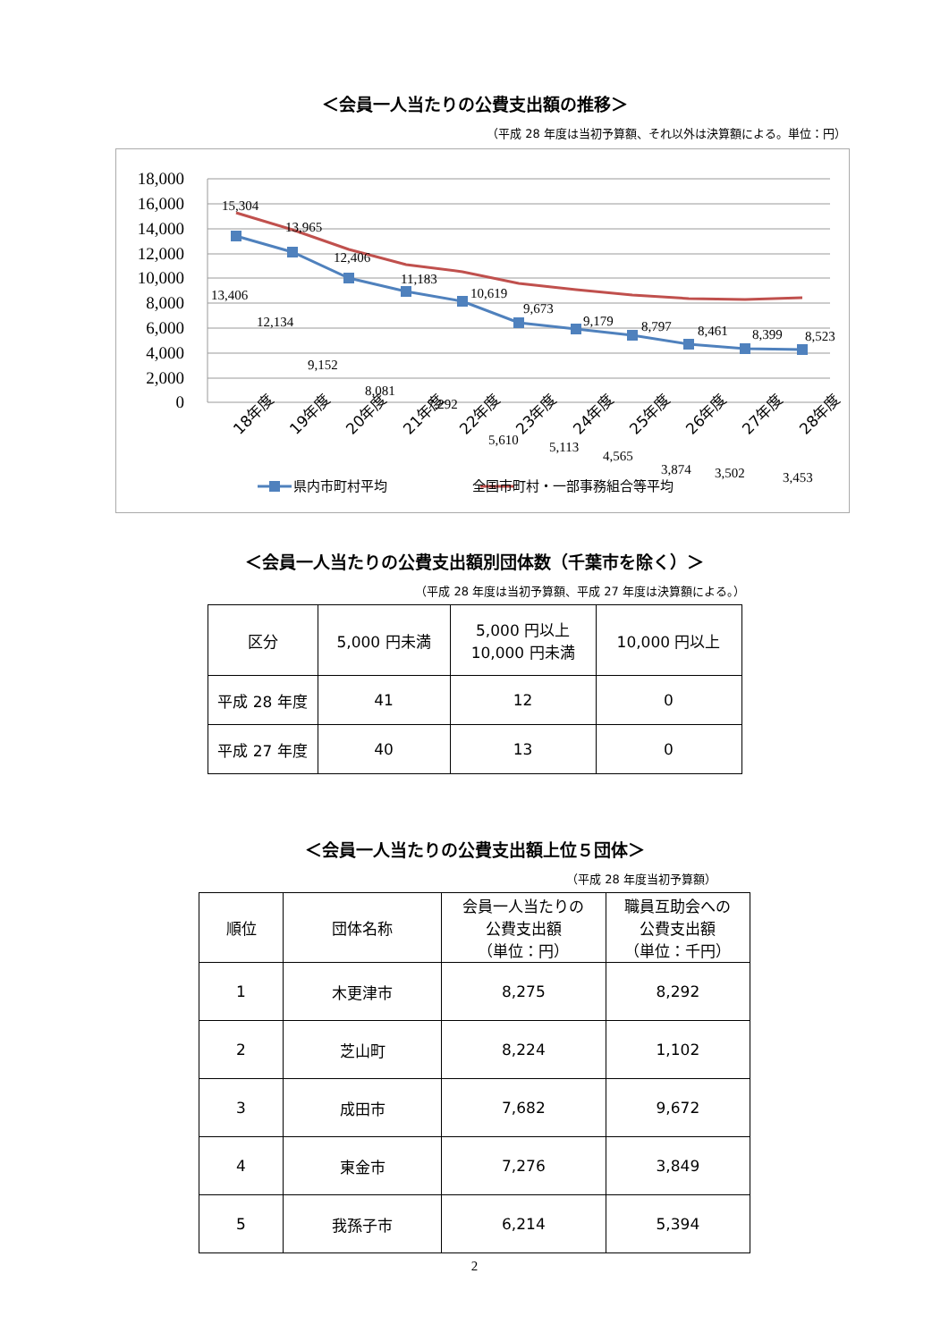＜会員一人当たりの公費支出額の推移＞
（平成 28 年度は当初予算額、それ以外は決算額による。単位：円）
18,000
16,000
14,000
12,000
10,000
8,000
6,000
4,000
2,000
0
15,304
13,965
12,406
11,183
10,619
9,673
9,179
8,797
8,461
8,399
8,523
13,406
12,134
9,152
8,081
7,292
5,610
5,113
4,565
3,874
3,502
3,453
18年度
19年度
20年度
21年度
22年度
23年度
24年度
25年度
26年度
27年度
28年度
県内市町村平均
全国市町村・一部事務組合等平均
＜会員一人当たりの公費支出額別団体数（千葉市を除く）＞
（平成 28 年度は当初予算額、平成 27 年度は決算額による。）
| 区分 | 5,000 円未満 | 5,000 円以上 10,000 円未満 | 10,000 円以上 |
| 平成 28 年度 | 41 | 12 | 0 |
| 平成 27 年度 | 40 | 13 | 0 |
＜会員一人当たりの公費支出額上位５団体＞
（平成 28 年度当初予算額）
| 順位 | 団体名称 | 会員一人当たりの 公費支出額 （単位：円） | 職員互助会への 公費支出額 （単位：千円） |
| 1 | 木更津市 | 8,275 | 8,292 |
| 2 | 芝山町 | 8,224 | 1,102 |
| 3 | 成田市 | 7,682 | 9,672 |
| 4 | 東金市 | 7,276 | 3,849 |
| 5 | 我孫子市 | 6,214 | 5,394 |
2